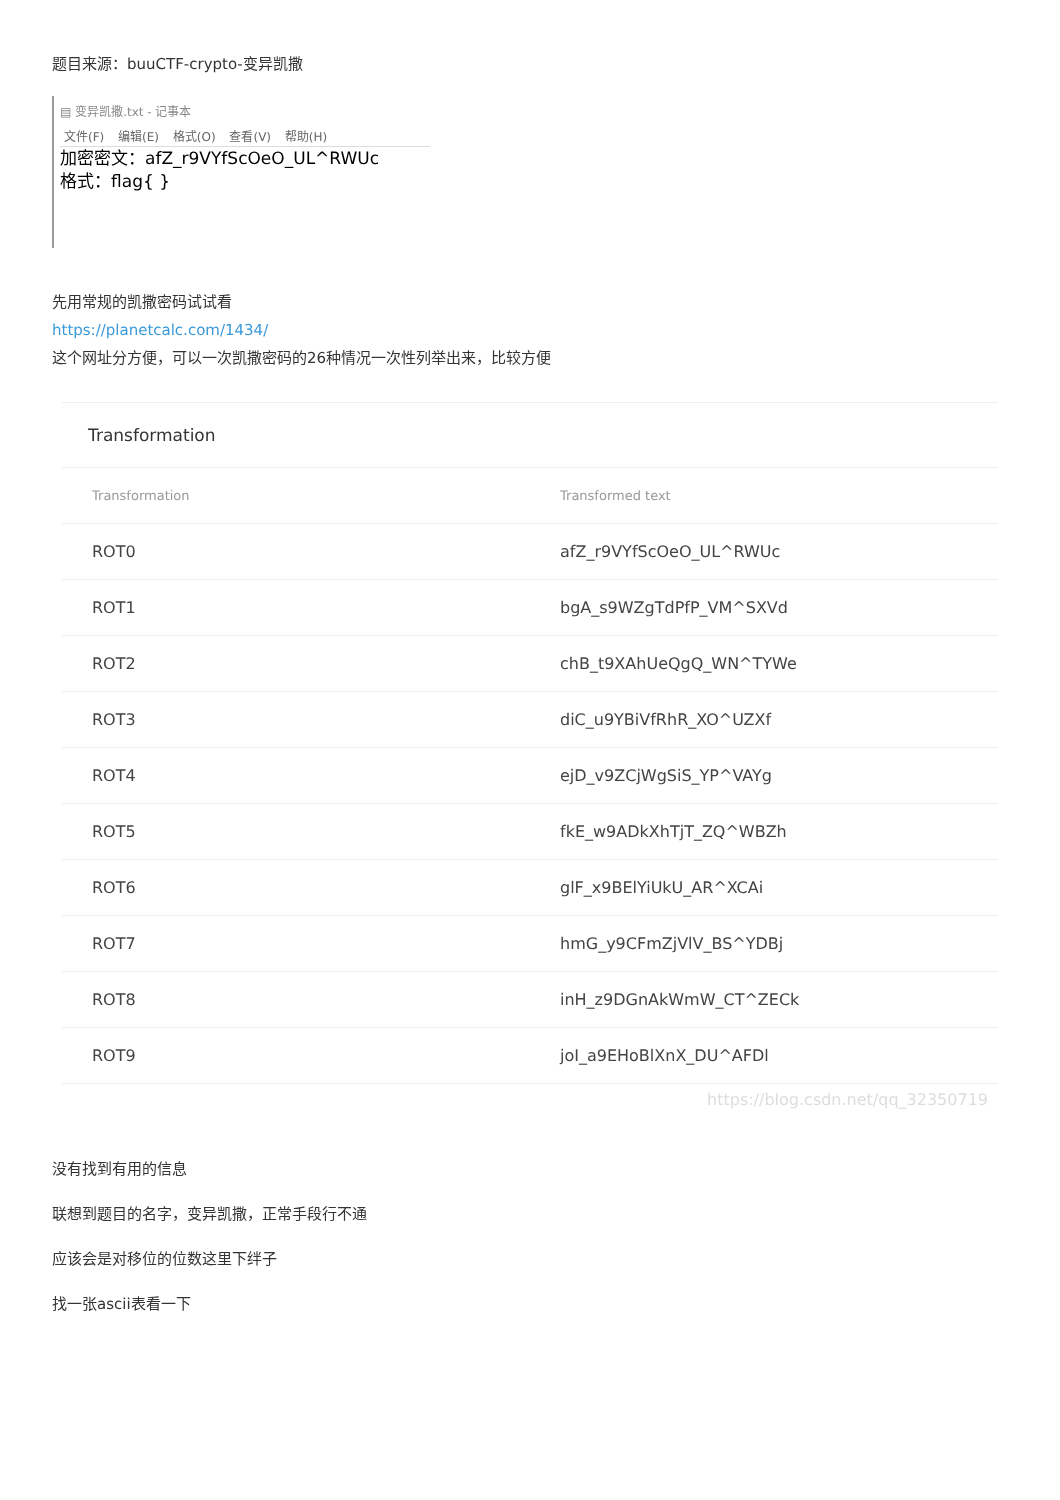题目来源：buuCTF-crypto-变异凯撒
▤ 变异凯撒.txt - 记事本
文件(F) 编辑(E) 格式(O) 查看(V) 帮助(H)
加密密文：afZ_r9VYfScOeO_UL^RWUc
格式：flag{ }
先用常规的凯撒密码试试看
https://planetcalc.com/1434/
这个网址分方便，可以一次凯撒密码的26种情况一次性列举出来，比较方便
Transformation
| Transformation | Transformed text |
| --- | --- |
| ROT0 | afZ_r9VYfScOeO_UL^RWUc |
| ROT1 | bgA_s9WZgTdPfP_VM^SXVd |
| ROT2 | chB_t9XAhUeQgQ_WN^TYWe |
| ROT3 | diC_u9YBiVfRhR_XO^UZXf |
| ROT4 | ejD_v9ZCjWgSiS_YP^VAYg |
| ROT5 | fkE_w9ADkXhTjT_ZQ^WBZh |
| ROT6 | glF_x9BElYiUkU_AR^XCAi |
| ROT7 | hmG_y9CFmZjVlV_BS^YDBj |
| ROT8 | inH_z9DGnAkWmW_CT^ZECk |
| ROT9 | joI_a9EHoBlXnX_DU^AFDl |
https://blog.csdn.net/qq_32350719
没有找到有用的信息
联想到题目的名字，变异凯撒，正常手段行不通
应该会是对移位的位数这里下绊子
找一张ascii表看一下